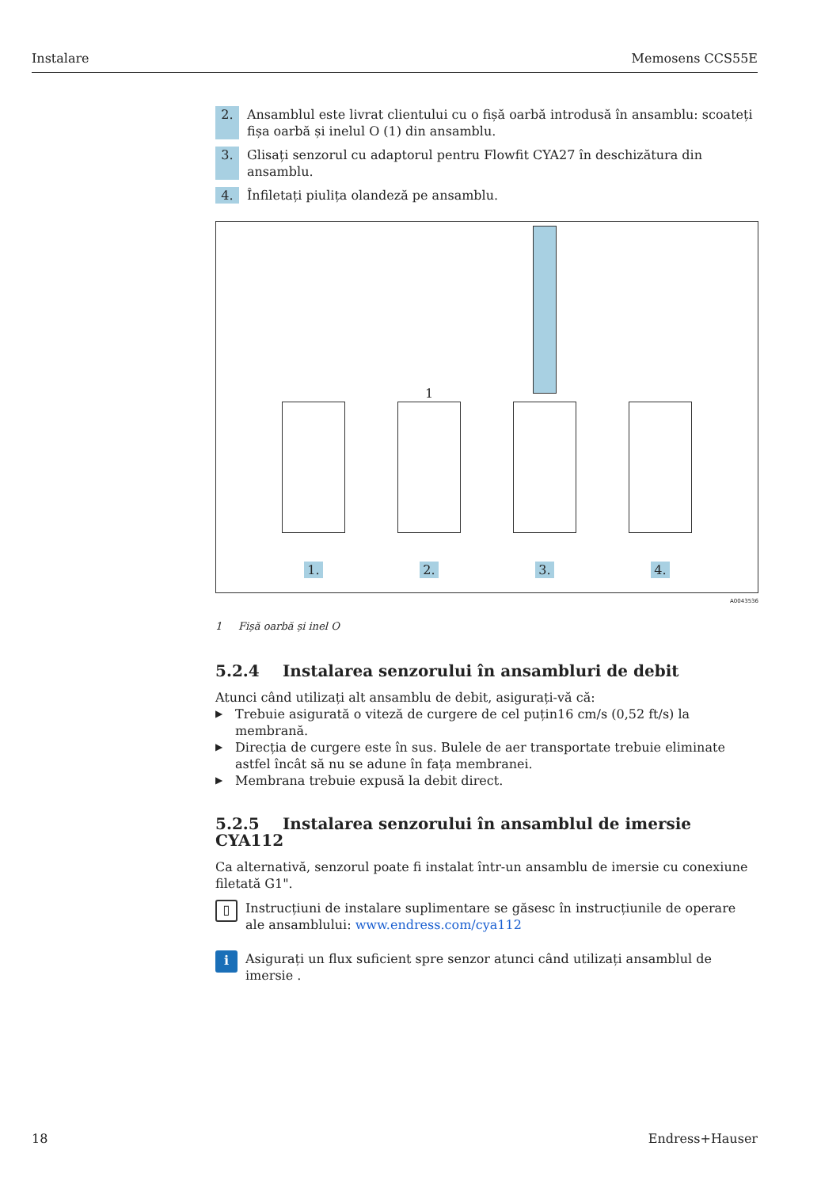Instalare Memosens CCS55E
2. Ansamblul este livrat clientului cu o fișă oarbă introdusă în ansamblu: scoateți fișa oarbă și inelul O (1) din ansamblu.
3. Glisați senzorul cu adaptorul pentru Flowfit CYA27 în deschizătura din ansamblu.
4. Înfiletați piulița olandeză pe ansamblu.
1.
1
2.
3.
4.
A0043536
1 Fișă oarbă și inel O
5.2.4 Instalarea senzorului în ansambluri de debit
Atunci când utilizați alt ansamblu de debit, asigurați-vă că:
▶ Trebuie asigurată o viteză de curgere de cel puțin16 cm/s (0,52 ft/s) la membrană.
▶ Direcția de curgere este în sus. Bulele de aer transportate trebuie eliminate astfel încât să nu se adune în fața membranei.
▶ Membrana trebuie expusă la debit direct.
5.2.5 Instalarea senzorului în ansamblul de imersie CYA112
Ca alternativă, senzorul poate fi instalat într-un ansamblu de imersie cu conexiune filetată G1".
▯
Instrucțiuni de instalare suplimentare se găsesc în instrucțiunile de operare ale ansamblului: www.endress.com/cya112
i
Asigurați un flux suficient spre senzor atunci când utilizați ansamblul de imersie .
18 Endress+Hauser